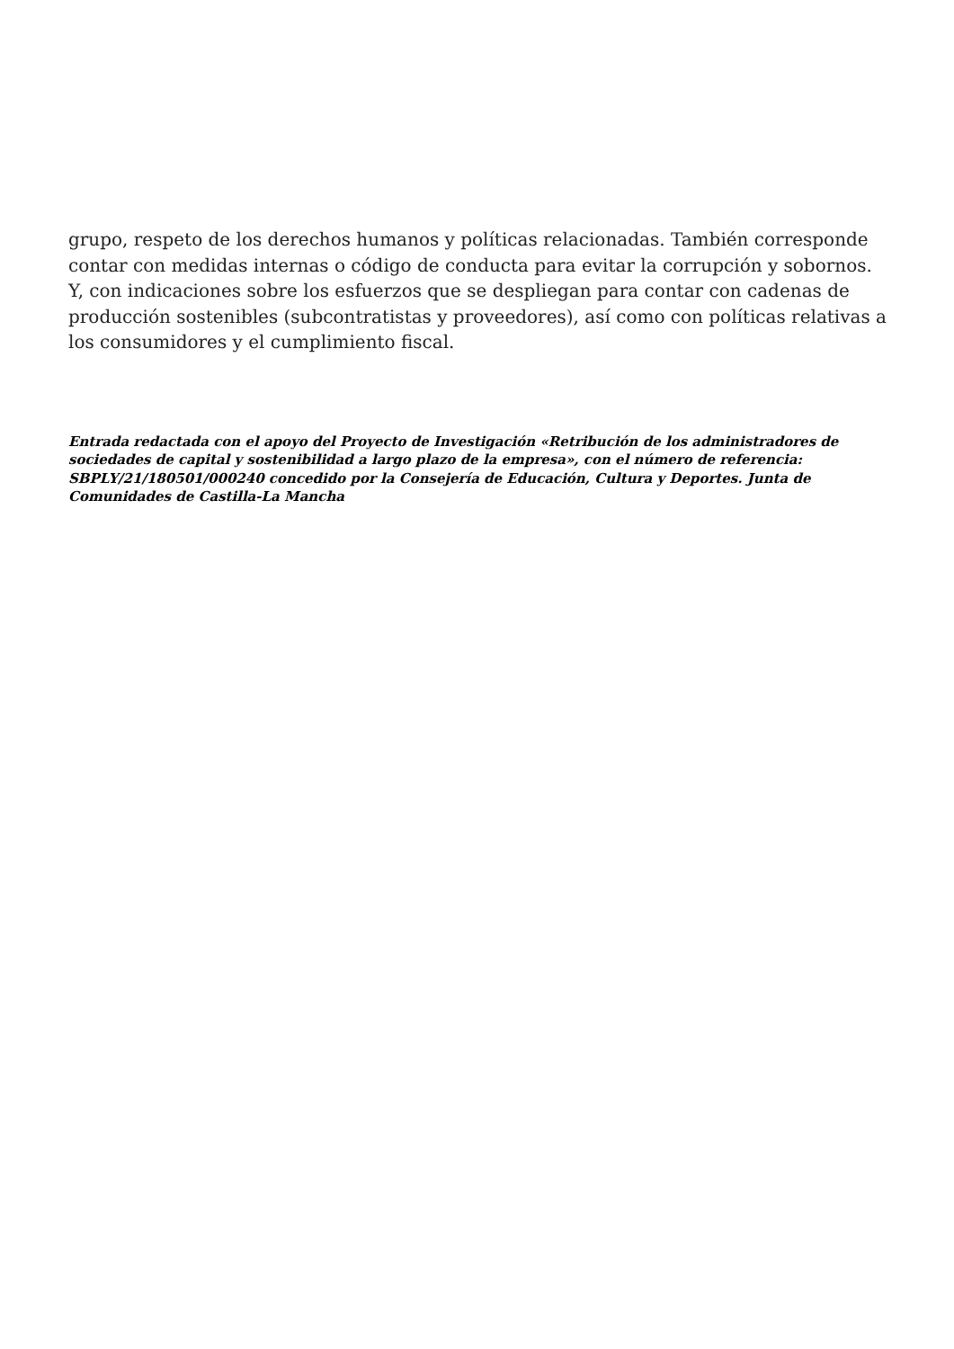grupo, respeto de los derechos humanos y políticas relacionadas. También corresponde contar con medidas internas o código de conducta para evitar la corrupción y sobornos. Y, con indicaciones sobre los esfuerzos que se despliegan para contar con cadenas de producción sostenibles (subcontratistas y proveedores), así como con políticas relativas a los consumidores y el cumplimiento fiscal.
Entrada redactada con el apoyo del Proyecto de Investigación «Retribución de los administradores de sociedades de capital y sostenibilidad a largo plazo de la empresa», con el número de referencia: SBPLY/21/180501/000240 concedido por la Consejería de Educación, Cultura y Deportes. Junta de Comunidades de Castilla-La Mancha